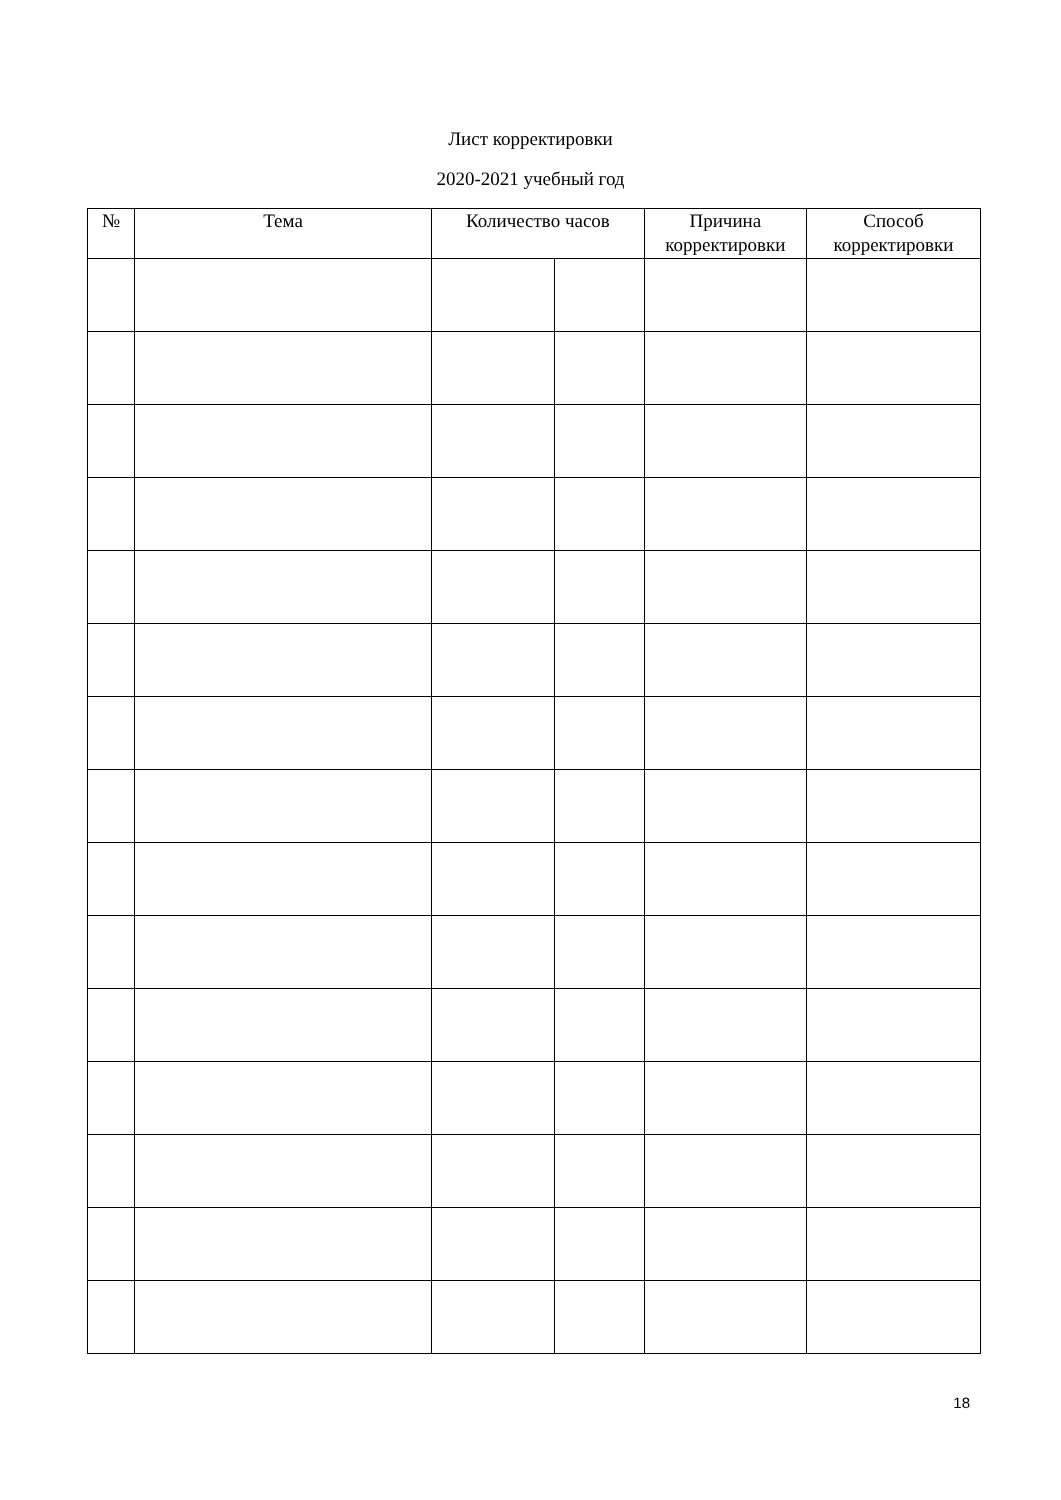Лист корректировки
2020-2021 учебный год
| № | Тема | Количество часов | | Причина корректировки | Способ корректировки |
| --- | --- | --- | --- | --- | --- |
18